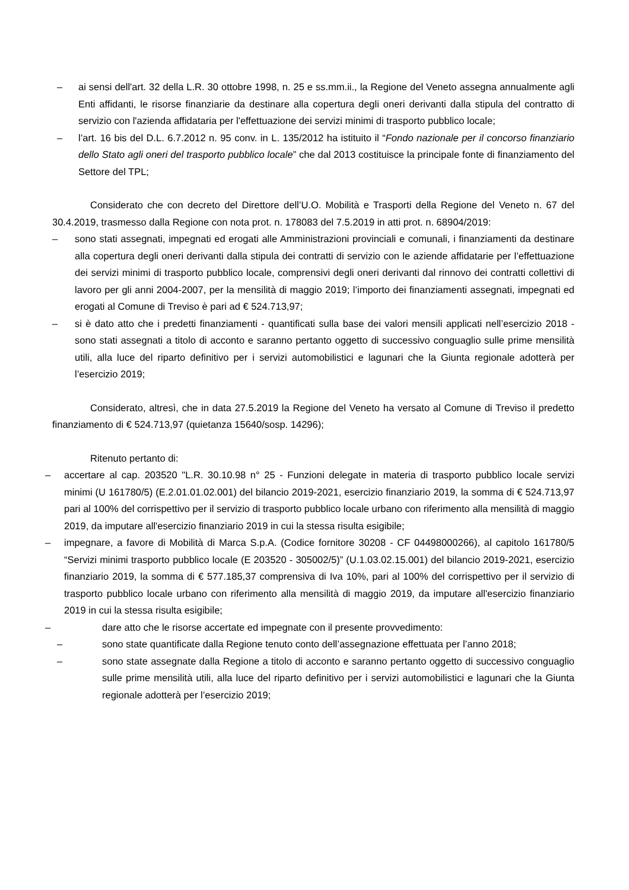– ai sensi dell'art. 32 della L.R. 30 ottobre 1998, n. 25 e ss.mm.ii., la Regione del Veneto assegna annualmente agli Enti affidanti, le risorse finanziarie da destinare alla copertura degli oneri derivanti dalla stipula del contratto di servizio con l'azienda affidataria per l'effettuazione dei servizi minimi di trasporto pubblico locale;
– l’art. 16 bis del D.L. 6.7.2012 n. 95 conv. in L. 135/2012 ha istituito il “Fondo nazionale per il concorso finanziario dello Stato agli oneri del trasporto pubblico locale” che dal 2013 costituisce la principale fonte di finanziamento del Settore del TPL;
Considerato che con decreto del Direttore dell’U.O. Mobilità e Trasporti della Regione del Veneto n. 67 del 30.4.2019, trasmesso dalla Regione con nota prot. n. 178083 del 7.5.2019 in atti prot. n. 68904/2019:
– sono stati assegnati, impegnati ed erogati alle Amministrazioni provinciali e comunali, i finanziamenti da destinare alla copertura degli oneri derivanti dalla stipula dei contratti di servizio con le aziende affidatarie per l’effettuazione dei servizi minimi di trasporto pubblico locale, comprensivi degli oneri derivanti dal rinnovo dei contratti collettivi di lavoro per gli anni 2004-2007, per la mensilità di maggio 2019; l’importo dei finanziamenti assegnati, impegnati ed erogati al Comune di Treviso è pari ad € 524.713,97;
– si è dato atto che i predetti finanziamenti - quantificati sulla base dei valori mensili applicati nell’esercizio 2018 - sono stati assegnati a titolo di acconto e saranno pertanto oggetto di successivo conguaglio sulle prime mensilità utili, alla luce del riparto definitivo per i servizi automobilistici e lagunari che la Giunta regionale adotterà per l’esercizio 2019;
Considerato, altresì, che in data 27.5.2019 la Regione del Veneto ha versato al Comune di Treviso il predetto finanziamento di € 524.713,97 (quietanza 15640/sosp. 14296);
Ritenuto pertanto di:
– accertare al cap. 203520 "L.R. 30.10.98 n° 25 - Funzioni delegate in materia di trasporto pubblico locale servizi minimi (U 161780/5) (E.2.01.01.02.001) del bilancio 2019-2021, esercizio finanziario 2019, la somma di € 524.713,97 pari al 100% del corrispettivo per il servizio di trasporto pubblico locale urbano con riferimento alla mensilità di maggio 2019, da imputare all'esercizio finanziario 2019 in cui la stessa risulta esigibile;
– impegnare, a favore di Mobilità di Marca S.p.A. (Codice fornitore 30208 - CF 04498000266), al capitolo 161780/5 “Servizi minimi trasporto pubblico locale (E 203520 - 305002/5)” (U.1.03.02.15.001) del bilancio 2019-2021, esercizio finanziario 2019, la somma di € 577.185,37 comprensiva di Iva 10%, pari al 100% del corrispettivo per il servizio di trasporto pubblico locale urbano con riferimento alla mensilità di maggio 2019, da imputare all'esercizio finanziario 2019 in cui la stessa risulta esigibile;
– dare atto che le risorse accertate ed impegnate con il presente provvedimento:
– sono state quantificate dalla Regione tenuto conto dell’assegnazione effettuata per l’anno 2018;
– sono state assegnate dalla Regione a titolo di acconto e saranno pertanto oggetto di successivo conguaglio sulle prime mensilità utili, alla luce del riparto definitivo per i servizi automobilistici e lagunari che la Giunta regionale adotterà per l’esercizio 2019;